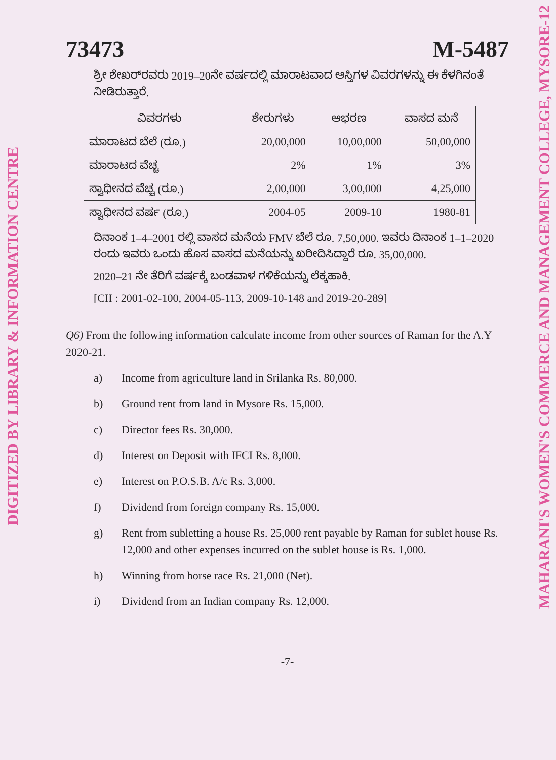DIGITIZED BY LIBRARY & INFORMATION CENTRE
MAHARANI'S WOMEN'S COMMERCE AND MANAGEMENT COLLEGE, MYSORE-12
73473 M-5487
ಶ್ರೀ ಶೇಖರ್‌ರವರು 2019–20ನೇ ವರ್ಷದಲ್ಲಿ ಮಾರಾಟವಾದ ಆಸ್ತಿಗಳ ವಿವರಗಳನ್ನು ಈ ಕೆಳಗಿನಂತೆ ನೀಡಿರುತ್ತಾರೆ.
| ವಿವರಗಳು | ಶೇರುಗಳು | ಆಭರಣ | ವಾಸದ ಮನೆ |
| --- | --- | --- | --- |
| ಮಾರಾಟದ ಬೆಲೆ (ರೂ.) | 20,00,000 | 10,00,000 | 50,00,000 |
| ಮಾರಾಟದ ವೆಚ್ಚ | 2% | 1% | 3% |
| ಸ್ವಾಧೀನದ ವೆಚ್ಚ (ರೂ.) | 2,00,000 | 3,00,000 | 4,25,000 |
| ಸ್ವಾಧೀನದ ವರ್ಷ (ರೂ.) | 2004-05 | 2009-10 | 1980-81 |
ದಿನಾಂಕ 1–4–2001 ರಲ್ಲಿ ವಾಸದ ಮನೆಯ FMV ಬೆಲೆ ರೂ. 7,50,000. ಇವರು ದಿನಾಂಕ 1–1–2020 ರಂದು ಇವರು ಒಂದು ಹೊಸ ವಾಸದ ಮನೆಯನ್ನು ಖರೀದಿಸಿದ್ದಾರೆ ರೂ. 35,00,000.
2020–21 ನೇ ತೆರಿಗೆ ವರ್ಷಕ್ಕೆ ಬಂಡವಾಳ ಗಳಿಕೆಯನ್ನು ಲೆಕ್ಕಹಾಕಿ.
[CII : 2001-02-100, 2004-05-113, 2009-10-148 and 2019-20-289]
Q6) From the following information calculate income from other sources of Raman for the A.Y 2020-21.
a) Income from agriculture land in Srilanka Rs. 80,000.
b) Ground rent from land in Mysore Rs. 15,000.
c) Director fees Rs. 30,000.
d) Interest on Deposit with IFCI Rs. 8,000.
e) Interest on P.O.S.B. A/c Rs. 3,000.
f) Dividend from foreign company Rs. 15,000.
g) Rent from subletting a house Rs. 25,000 rent payable by Raman for sublet house Rs. 12,000 and other expenses incurred on the sublet house is Rs. 1,000.
h) Winning from horse race Rs. 21,000 (Net).
i) Dividend from an Indian company Rs. 12,000.
-7-